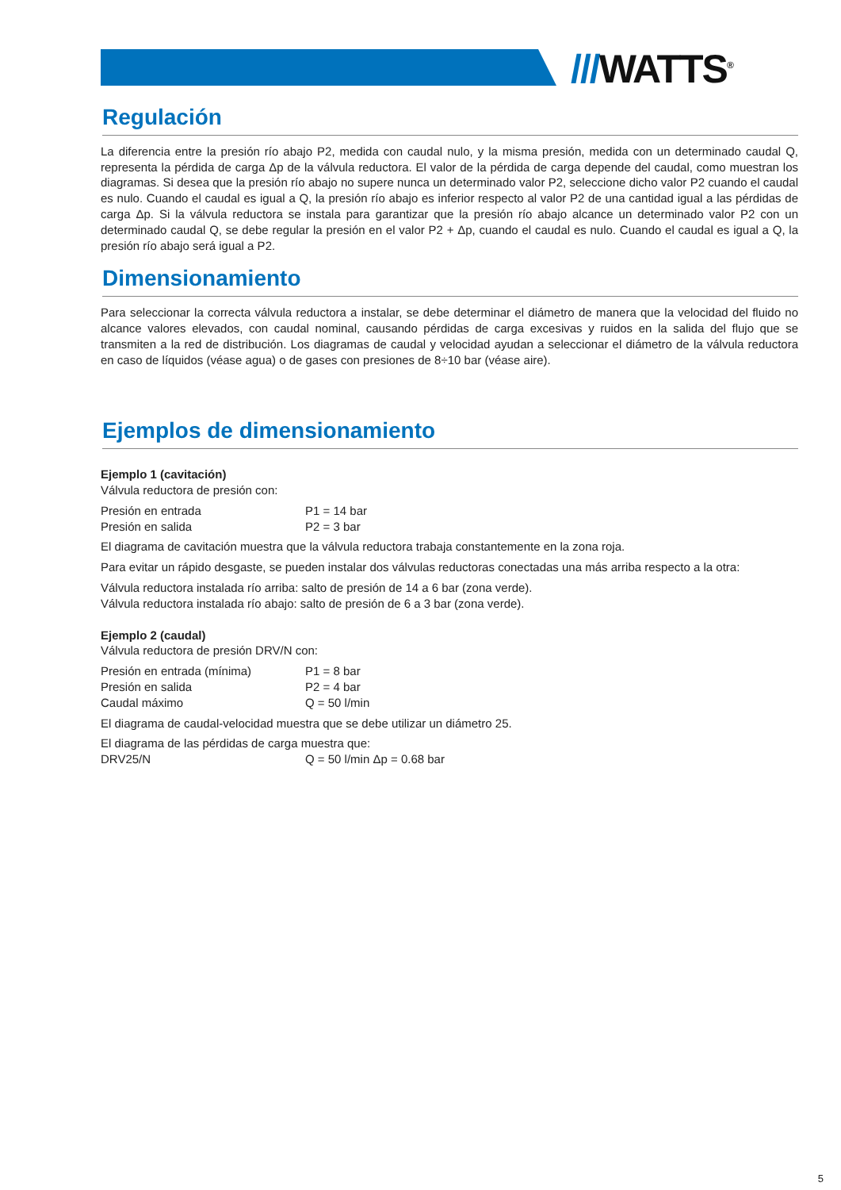///WATTS<sup>®</sup>
Regulación
La diferencia entre la presión río abajo P2, medida con caudal nulo, y la misma presión, medida con un determinado caudal Q, representa la pérdida de carga Δp de la válvula reductora. El valor de la pérdida de carga depende del caudal, como muestran los diagramas. Si desea que la presión río abajo no supere nunca un determinado valor P2, seleccione dicho valor P2 cuando el caudal es nulo. Cuando el caudal es igual a Q, la presión río abajo es inferior respecto al valor P2 de una cantidad igual a las pérdidas de carga Δp. Si la válvula reductora se instala para garantizar que la presión río abajo alcance un determinado valor P2 con un determinado caudal Q, se debe regular la presión en el valor P2 + Δp, cuando el caudal es nulo. Cuando el caudal es igual a Q, la presión río abajo será igual a P2.
Dimensionamiento
Para seleccionar la correcta válvula reductora a instalar, se debe determinar el diámetro de manera que la velocidad del fluido no alcance valores elevados, con caudal nominal, causando pérdidas de carga excesivas y ruidos en la salida del flujo que se transmiten a la red de distribución. Los diagramas de caudal y velocidad ayudan a seleccionar el diámetro de la válvula reductora en caso de líquidos (véase agua) o de gases con presiones de 8÷10 bar (véase aire).
Ejemplos de dimensionamiento
Ejemplo 1 (cavitación)
Válvula reductora de presión con:
Presión en entrada P1 = 14 bar
Presión en salida P2 = 3 bar
El diagrama de cavitación muestra que la válvula reductora trabaja constantemente en la zona roja.
Para evitar un rápido desgaste, se pueden instalar dos válvulas reductoras conectadas una más arriba respecto a la otra:
Válvula reductora instalada río arriba: salto de presión de 14 a 6 bar (zona verde).
Válvula reductora instalada río abajo: salto de presión de 6 a 3 bar (zona verde).
Ejemplo 2 (caudal)
Válvula reductora de presión DRV/N con:
Presión en entrada (mínima) P1 = 8 bar
Presión en salida P2 = 4 bar
Caudal máximo Q = 50 l/min
El diagrama de caudal-velocidad muestra que se debe utilizar un diámetro 25.
El diagrama de las pérdidas de carga muestra que:
DRV25/N Q = 50 l/min Δp = 0.68 bar
5